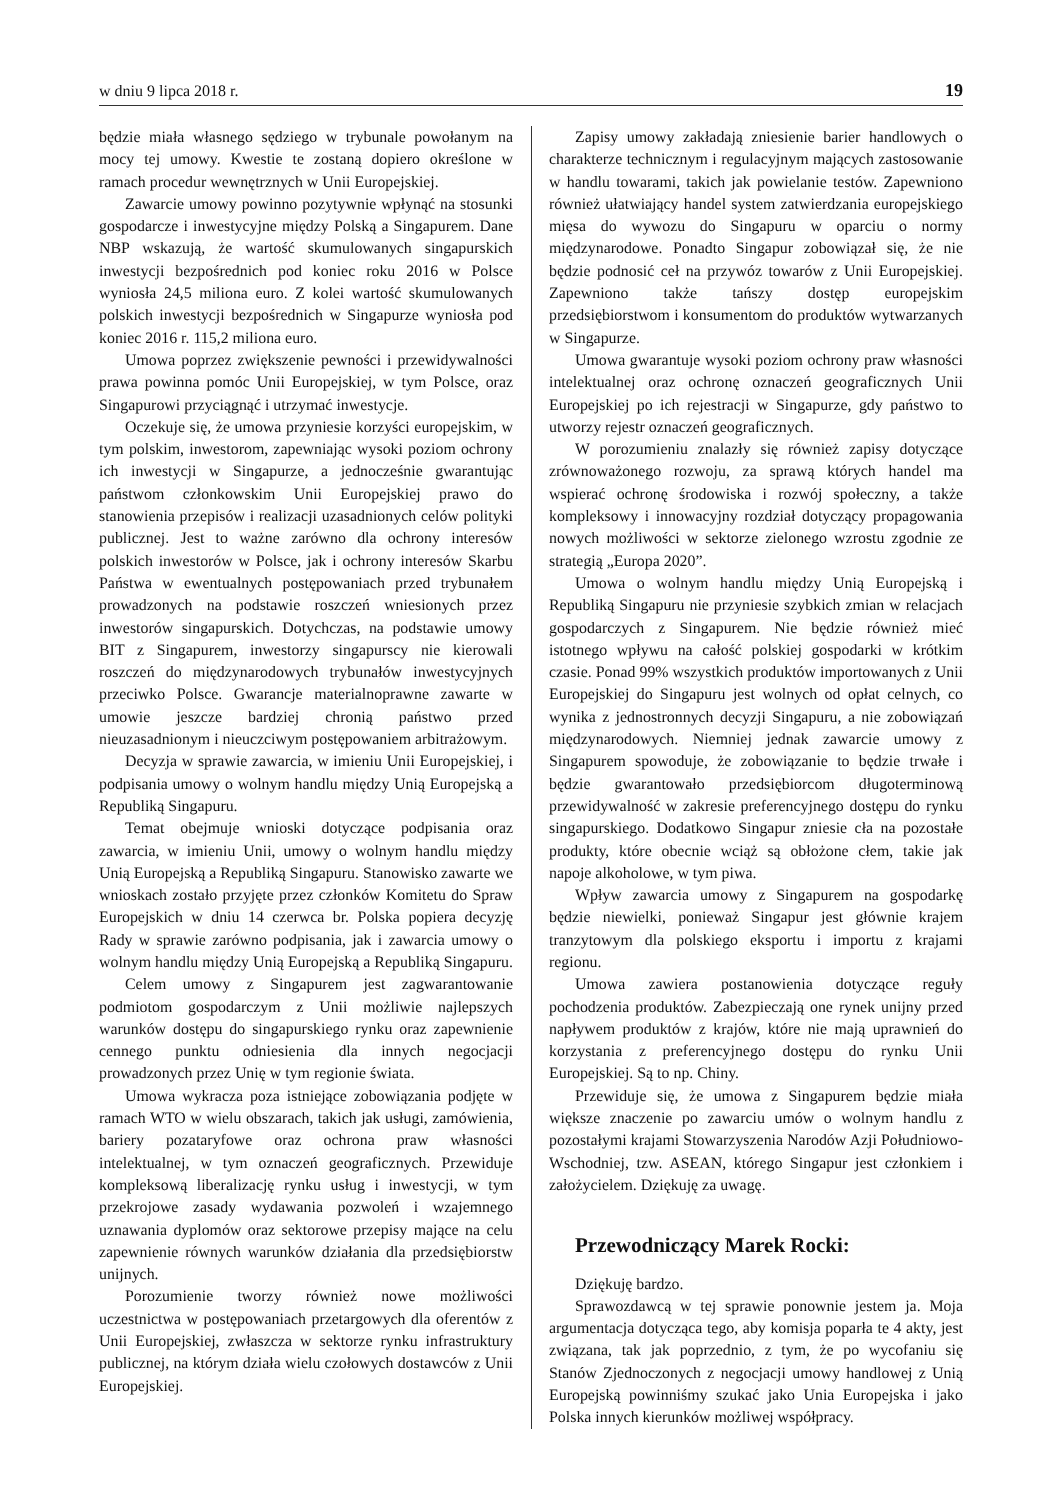w dniu 9 lipca 2018 r. 19
będzie miała własnego sędziego w trybunale powołanym na mocy tej umowy. Kwestie te zostaną dopiero określone w ramach procedur wewnętrznych w Unii Europejskiej.
Zawarcie umowy powinno pozytywnie wpłynąć na stosunki gospodarcze i inwestycyjne między Polską a Singapurem. Dane NBP wskazują, że wartość skumulowanych singapurskich inwestycji bezpośrednich pod koniec roku 2016 w Polsce wyniosła 24,5 miliona euro. Z kolei wartość skumulowanych polskich inwestycji bezpośrednich w Singapurze wyniosła pod koniec 2016 r. 115,2 miliona euro.
Umowa poprzez zwiększenie pewności i przewidywalności prawa powinna pomóc Unii Europejskiej, w tym Polsce, oraz Singapurowi przyciągnąć i utrzymać inwestycje.
Oczekuje się, że umowa przyniesie korzyści europejskim, w tym polskim, inwestorom, zapewniając wysoki poziom ochrony ich inwestycji w Singapurze, a jednocześnie gwarantując państwom członkowskim Unii Europejskiej prawo do stanowienia przepisów i realizacji uzasadnionych celów polityki publicznej. Jest to ważne zarówno dla ochrony interesów polskich inwestorów w Polsce, jak i ochrony interesów Skarbu Państwa w ewentualnych postępowaniach przed trybunałem prowadzonych na podstawie roszczeń wniesionych przez inwestorów singapurskich. Dotychczas, na podstawie umowy BIT z Singapurem, inwestorzy singapurscy nie kierowali roszczeń do międzynarodowych trybunałów inwestycyjnych przeciwko Polsce. Gwarancje materialnoprawne zawarte w umowie jeszcze bardziej chronią państwo przed nieuzasadnionym i nieuczciwym postępowaniem arbitrażowym.
Decyzja w sprawie zawarcia, w imieniu Unii Europejskiej, i podpisania umowy o wolnym handlu między Unią Europejską a Republiką Singapuru.
Temat obejmuje wnioski dotyczące podpisania oraz zawarcia, w imieniu Unii, umowy o wolnym handlu między Unią Europejską a Republiką Singapuru. Stanowisko zawarte we wnioskach zostało przyjęte przez członków Komitetu do Spraw Europejskich w dniu 14 czerwca br. Polska popiera decyzję Rady w sprawie zarówno podpisania, jak i zawarcia umowy o wolnym handlu między Unią Europejską a Republiką Singapuru.
Celem umowy z Singapurem jest zagwarantowanie podmiotom gospodarczym z Unii możliwie najlepszych warunków dostępu do singapurskiego rynku oraz zapewnienie cennego punktu odniesienia dla innych negocjacji prowadzonych przez Unię w tym regionie świata.
Umowa wykracza poza istniejące zobowiązania podjęte w ramach WTO w wielu obszarach, takich jak usługi, zamówienia, bariery pozataryfowe oraz ochrona praw własności intelektualnej, w tym oznaczeń geograficznych. Przewiduje kompleksową liberalizację rynku usług i inwestycji, w tym przekrojowe zasady wydawania pozwoleń i wzajemnego uznawania dyplomów oraz sektorowe przepisy mające na celu zapewnienie równych warunków działania dla przedsiębiorstw unijnych.
Porozumienie tworzy również nowe możliwości uczestnictwa w postępowaniach przetargowych dla oferentów z Unii Europejskiej, zwłaszcza w sektorze rynku infrastruktury publicznej, na którym działa wielu czołowych dostawców z Unii Europejskiej.
Zapisy umowy zakładają zniesienie barier handlowych o charakterze technicznym i regulacyjnym mających zastosowanie w handlu towarami, takich jak powielanie testów. Zapewniono również ułatwiający handel system zatwierdzania europejskiego mięsa do wywozu do Singapuru w oparciu o normy międzynarodowe. Ponadto Singapur zobowiązał się, że nie będzie podnosić ceł na przywóz towarów z Unii Europejskiej. Zapewniono także tańszy dostęp europejskim przedsiębiorstwom i konsumentom do produktów wytwarzanych w Singapurze.
Umowa gwarantuje wysoki poziom ochrony praw własności intelektualnej oraz ochronę oznaczeń geograficznych Unii Europejskiej po ich rejestracji w Singapurze, gdy państwo to utworzy rejestr oznaczeń geograficznych.
W porozumieniu znalazły się również zapisy dotyczące zrównoważonego rozwoju, za sprawą których handel ma wspierać ochronę środowiska i rozwój społeczny, a także kompleksowy i innowacyjny rozdział dotyczący propagowania nowych możliwości w sektorze zielonego wzrostu zgodnie ze strategią „Europa 2020”.
Umowa o wolnym handlu między Unią Europejską i Republiką Singapuru nie przyniesie szybkich zmian w relacjach gospodarczych z Singapurem. Nie będzie również mieć istotnego wpływu na całość polskiej gospodarki w krótkim czasie. Ponad 99% wszystkich produktów importowanych z Unii Europejskiej do Singapuru jest wolnych od opłat celnych, co wynika z jednostronnych decyzji Singapuru, a nie zobowiązań międzynarodowych. Niemniej jednak zawarcie umowy z Singapurem spowoduje, że zobowiązanie to będzie trwałe i będzie gwarantowało przedsiębiorcom długoterminową przewidywalność w zakresie preferencyjnego dostępu do rynku singapurskiego. Dodatkowo Singapur zniesie cła na pozostałe produkty, które obecnie wciąż są obłożone cłem, takie jak napoje alkoholowe, w tym piwa.
Wpływ zawarcia umowy z Singapurem na gospodarkę będzie niewielki, ponieważ Singapur jest głównie krajem tranzytowym dla polskiego eksportu i importu z krajami regionu.
Umowa zawiera postanowienia dotyczące reguły pochodzenia produktów. Zabezpieczają one rynek unijny przed napływem produktów z krajów, które nie mają uprawnień do korzystania z preferencyjnego dostępu do rynku Unii Europejskiej. Są to np. Chiny.
Przewiduje się, że umowa z Singapurem będzie miała większe znaczenie po zawarciu umów o wolnym handlu z pozostałymi krajami Stowarzyszenia Narodów Azji Południowo-Wschodniej, tzw. ASEAN, którego Singapur jest członkiem i założycielem. Dziękuję za uwagę.
Przewodniczący Marek Rocki:
Dziękuję bardzo.
Sprawozdawcą w tej sprawie ponownie jestem ja. Moja argumentacja dotycząca tego, aby komisja poparła te 4 akty, jest związana, tak jak poprzednio, z tym, że po wycofaniu się Stanów Zjednoczonych z negocjacji umowy handlowej z Unią Europejską powinniśmy szukać jako Unia Europejska i jako Polska innych kierunków możliwej współpracy.